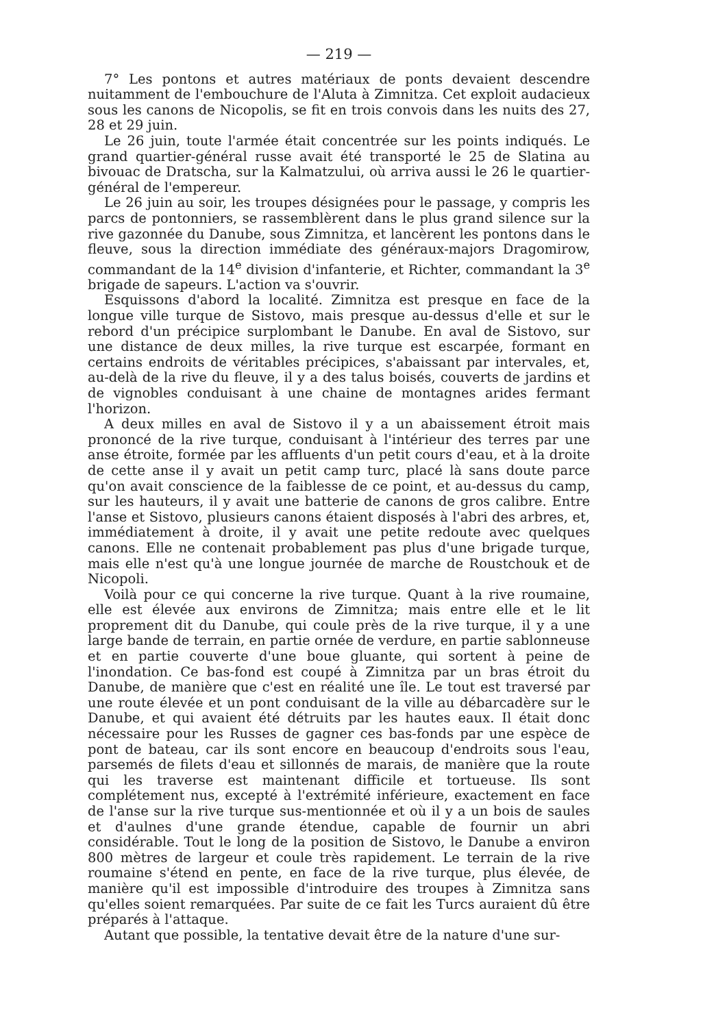— 219 —
7° Les pontons et autres matériaux de ponts devaient descendre nuitamment de l'embouchure de l'Aluta à Zimnitza. Cet exploit audacieux sous les canons de Nicopolis, se fit en trois convois dans les nuits des 27, 28 et 29 juin.
Le 26 juin, toute l'armée était concentrée sur les points indiqués. Le grand quartier-général russe avait été transporté le 25 de Slatina au bivouac de Dratscha, sur la Kalmatzului, où arriva aussi le 26 le quartier-général de l'empereur.
Le 26 juin au soir, les troupes désignées pour le passage, y compris les parcs de pontonniers, se rassemblèrent dans le plus grand silence sur la rive gazonnée du Danube, sous Zimnitza, et lancèrent les pontons dans le fleuve, sous la direction immédiate des généraux-majors Dragomirow, commandant de la 14<sup>e</sup> division d'infanterie, et Richter, commandant la 3<sup>e</sup> brigade de sapeurs. L'action va s'ouvrir.
Esquissons d'abord la localité. Zimnitza est presque en face de la longue ville turque de Sistovo, mais presque au-dessus d'elle et sur le rebord d'un précipice surplombant le Danube. En aval de Sistovo, sur une distance de deux milles, la rive turque est escarpée, formant en certains endroits de véritables précipices, s'abaissant par intervales, et, au-delà de la rive du fleuve, il y a des talus boisés, couverts de jardins et de vignobles conduisant à une chaine de montagnes arides fermant l'horizon.
A deux milles en aval de Sistovo il y a un abaissement étroit mais prononcé de la rive turque, conduisant à l'intérieur des terres par une anse étroite, formée par les affluents d'un petit cours d'eau, et à la droite de cette anse il y avait un petit camp turc, placé là sans doute parce qu'on avait conscience de la faiblesse de ce point, et au-dessus du camp, sur les hauteurs, il y avait une batterie de canons de gros calibre. Entre l'anse et Sistovo, plusieurs canons étaient disposés à l'abri des arbres, et, immédiatement à droite, il y avait une petite redoute avec quelques canons. Elle ne contenait probablement pas plus d'une brigade turque, mais elle n'est qu'à une longue journée de marche de Roustchouk et de Nicopoli.
Voilà pour ce qui concerne la rive turque. Quant à la rive roumaine, elle est élevée aux environs de Zimnitza; mais entre elle et le lit proprement dit du Danube, qui coule près de la rive turque, il y a une large bande de terrain, en partie ornée de verdure, en partie sablonneuse et en partie couverte d'une boue gluante, qui sortent à peine de l'inondation. Ce bas-fond est coupé à Zimnitza par un bras étroit du Danube, de manière que c'est en réalité une île. Le tout est traversé par une route élevée et un pont conduisant de la ville au débarcadère sur le Danube, et qui avaient été détruits par les hautes eaux. Il était donc nécessaire pour les Russes de gagner ces bas-fonds par une espèce de pont de bateau, car ils sont encore en beaucoup d'endroits sous l'eau, parsemés de filets d'eau et sillonnés de marais, de manière que la route qui les traverse est maintenant difficile et tortueuse. Ils sont complétement nus, excepté à l'extrémité inférieure, exactement en face de l'anse sur la rive turque sus-mentionnée et où il y a un bois de saules et d'aulnes d'une grande étendue, capable de fournir un abri considérable. Tout le long de la position de Sistovo, le Danube a environ 800 mètres de largeur et coule très rapidement. Le terrain de la rive roumaine s'étend en pente, en face de la rive turque, plus élevée, de manière qu'il est impossible d'introduire des troupes à Zimnitza sans qu'elles soient remarquées. Par suite de ce fait les Turcs auraient dû être préparés à l'attaque.
Autant que possible, la tentative devait être de la nature d'une sur-